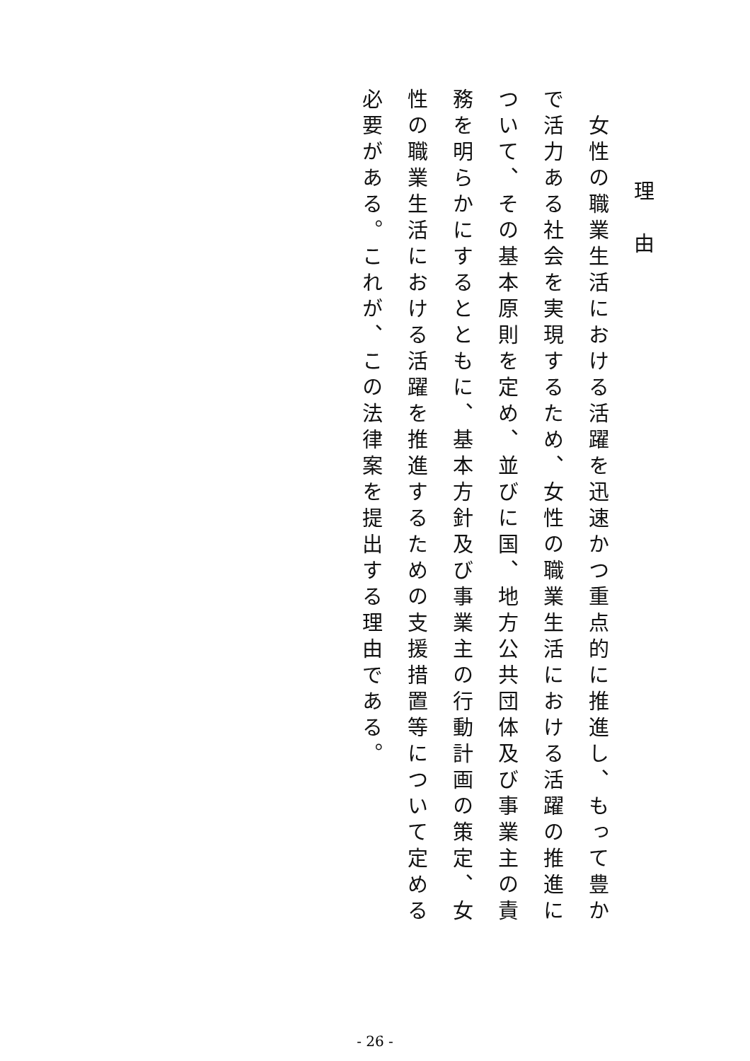理　由
　女性の職業生活における活躍を迅速かつ重点的に推進し、もって豊かで活力ある社会を実現するため、女性の職業生活における活躍の推進について、その基本原則を定め、並びに国、地方公共団体及び事業主の責務を明らかにするとともに、基本方針及び事業主の行動計画の策定、女性の職業生活における活躍を推進するための支援措置等について定める必要がある。これが、この法律案を提出する理由である。
- 26 -